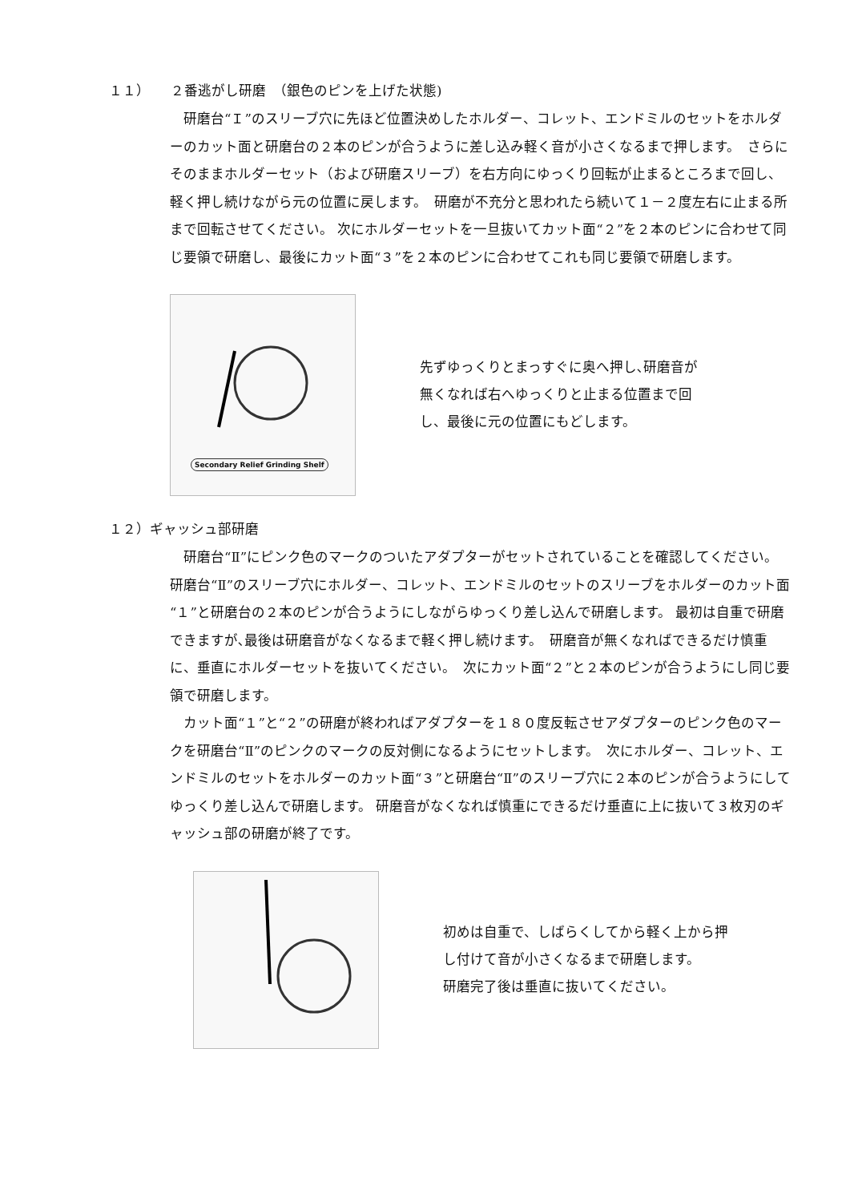１１）　　２番逃がし研磨　（銀色のピンを上げた状態)
　研磨台“Ｉ”のスリーブ穴に先ほど位置決めしたホルダー、コレット、エンドミルのセットをホルダーのカット面と研磨台の２本のピンが合うように差し込み軽く音が小さくなるまで押します。　さらにそのままホルダーセット（および研磨スリーブ）を右方向にゆっくり回転が止まるところまで回し、軽く押し続けながら元の位置に戻します。　研磨が不充分と思われたら続いて１－２度左右に止まる所まで回転させてください。 次にホルダーセットを一旦抜いてカット面“２”を２本のピンに合わせて同じ要領で研磨し、最後にカット面“３”を２本のピンに合わせてこれも同じ要領で研磨します。
Secondary Relief Grinding Shelf
先ずゆっくりとまっすぐに奥へ押し､研磨音が
無くなれば右へゆっくりと止まる位置まで回
し、最後に元の位置にもどします。
１２）ギャッシュ部研磨
　研磨台“Ⅱ”にピンク色のマークのついたアダプターがセットされていることを確認してください。　研磨台“Ⅱ”のスリーブ穴にホルダー、コレット、エンドミルのセットのスリーブをホルダーのカット面“１”と研磨台の２本のピンが合うようにしながらゆっくり差し込んで研磨します。 最初は自重で研磨できますが､最後は研磨音がなくなるまで軽く押し続けます。　研磨音が無くなればできるだけ慎重に、垂直にホルダーセットを抜いてください。　次にカット面“２”と２本のピンが合うようにし同じ要領で研磨します。
　カット面“１”と“２”の研磨が終わればアダプターを１８０度反転させアダプターのピンク色のマークを研磨台“Ⅱ”のピンクのマークの反対側になるようにセットします。　次にホルダー、コレット、エンドミルのセットをホルダーのカット面“３”と研磨台“Ⅱ”のスリーブ穴に２本のピンが合うようにしてゆっくり差し込んで研磨します。 研磨音がなくなれば慎重にできるだけ垂直に上に抜いて３枚刃のギャッシュ部の研磨が終了です。
初めは自重で、しばらくしてから軽く上から押
し付けて音が小さくなるまで研磨します。
研磨完了後は垂直に抜いてください。